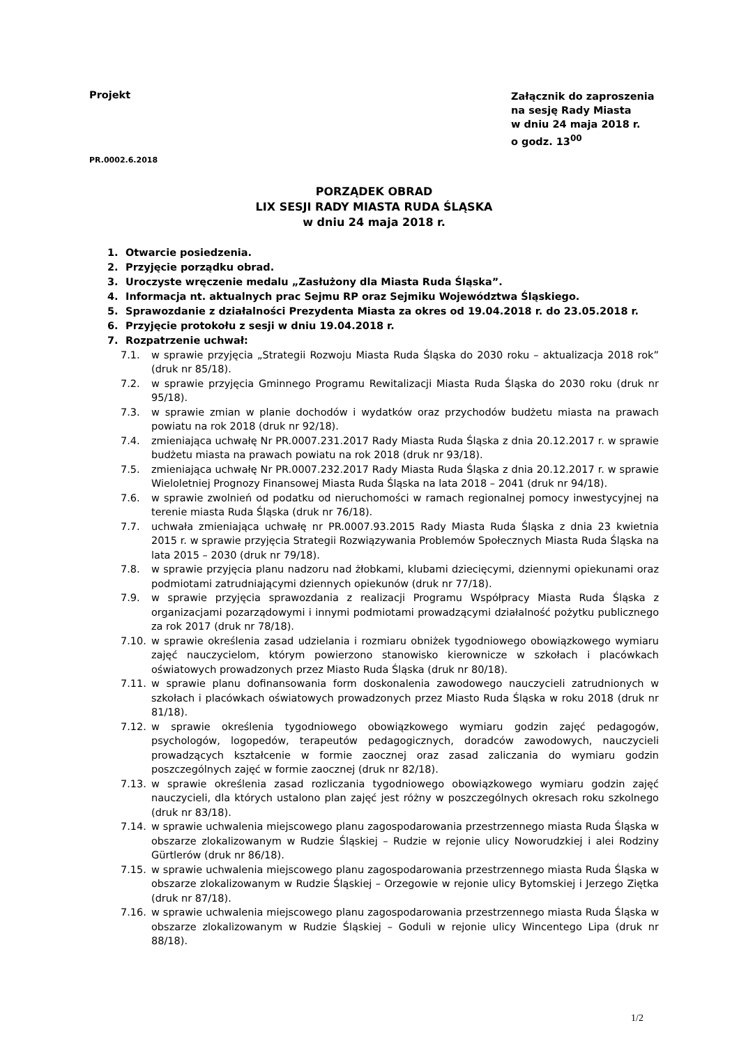Projekt
Załącznik do zaproszenia
na sesję Rady Miasta
w dniu 24 maja 2018 r.
o godz. 13<sup>00</sup>
PR.0002.6.2018
PORZĄDEK OBRAD
LIX SESJI RADY MIASTA RUDA ŚLĄSKA
w dniu 24 maja 2018 r.
1. Otwarcie posiedzenia.
2. Przyjęcie porządku obrad.
3. Uroczyste wręczenie medalu „Zasłużony dla Miasta Ruda Śląska”.
4. Informacja nt. aktualnych prac Sejmu RP oraz Sejmiku Województwa Śląskiego.
5. Sprawozdanie z działalności Prezydenta Miasta za okres od 19.04.2018 r. do 23.05.2018 r.
6. Przyjęcie protokołu z sesji w dniu 19.04.2018 r.
7. Rozpatrzenie uchwał:
7.1. w sprawie przyjęcia „Strategii Rozwoju Miasta Ruda Śląska do 2030 roku – aktualizacja 2018 rok” (druk nr 85/18).
7.2. w sprawie przyjęcia Gminnego Programu Rewitalizacji Miasta Ruda Śląska do 2030 roku (druk nr 95/18).
7.3. w sprawie zmian w planie dochodów i wydatków oraz przychodów budżetu miasta na prawach powiatu na rok 2018 (druk nr 92/18).
7.4. zmieniająca uchwałę Nr PR.0007.231.2017 Rady Miasta Ruda Śląska z dnia 20.12.2017 r. w sprawie budżetu miasta na prawach powiatu na rok 2018 (druk nr 93/18).
7.5. zmieniająca uchwałę Nr PR.0007.232.2017 Rady Miasta Ruda Śląska z dnia 20.12.2017 r. w sprawie Wieloletniej Prognozy Finansowej Miasta Ruda Śląska na lata 2018 – 2041 (druk nr 94/18).
7.6. w sprawie zwolnień od podatku od nieruchomości w ramach regionalnej pomocy inwestycyjnej na terenie miasta Ruda Śląska (druk nr 76/18).
7.7. uchwała zmieniająca uchwałę nr PR.0007.93.2015 Rady Miasta Ruda Śląska z dnia 23 kwietnia 2015 r. w sprawie przyjęcia Strategii Rozwiązywania Problemów Społecznych Miasta Ruda Śląska na lata 2015 – 2030 (druk nr 79/18).
7.8. w sprawie przyjęcia planu nadzoru nad żłobkami, klubami dziecięcymi, dziennymi opiekunami oraz podmiotami zatrudniającymi dziennych opiekunów (druk nr 77/18).
7.9. w sprawie przyjęcia sprawozdania z realizacji Programu Współpracy Miasta Ruda Śląska z organizacjami pozarządowymi i innymi podmiotami prowadzącymi działalność pożytku publicznego za rok 2017 (druk nr 78/18).
7.10. w sprawie określenia zasad udzielania i rozmiaru obniżek tygodniowego obowiązkowego wymiaru zajęć nauczycielom, którym powierzono stanowisko kierownicze w szkołach i placówkach oświatowych prowadzonych przez Miasto Ruda Śląska (druk nr 80/18).
7.11. w sprawie planu dofinansowania form doskonalenia zawodowego nauczycieli zatrudnionych w szkołach i placówkach oświatowych prowadzonych przez Miasto Ruda Śląska w roku 2018 (druk nr 81/18).
7.12. w sprawie określenia tygodniowego obowiązkowego wymiaru godzin zajęć pedagogów, psychologów, logopedów, terapeutów pedagogicznych, doradców zawodowych, nauczycieli prowadzących kształcenie w formie zaocznej oraz zasad zaliczania do wymiaru godzin poszczególnych zajęć w formie zaocznej (druk nr 82/18).
7.13. w sprawie określenia zasad rozliczania tygodniowego obowiązkowego wymiaru godzin zajęć nauczycieli, dla których ustalono plan zajęć jest różny w poszczególnych okresach roku szkolnego (druk nr 83/18).
7.14. w sprawie uchwalenia miejscowego planu zagospodarowania przestrzennego miasta Ruda Śląska w obszarze zlokalizowanym w Rudzie Śląskiej – Rudzie w rejonie ulicy Noworudzkiej i alei Rodziny Gürtlerów (druk nr 86/18).
7.15. w sprawie uchwalenia miejscowego planu zagospodarowania przestrzennego miasta Ruda Śląska w obszarze zlokalizowanym w Rudzie Śląskiej – Orzegowie w rejonie ulicy Bytomskiej i Jerzego Ziętka (druk nr 87/18).
7.16. w sprawie uchwalenia miejscowego planu zagospodarowania przestrzennego miasta Ruda Śląska w obszarze zlokalizowanym w Rudzie Śląskiej – Goduli w rejonie ulicy Wincentego Lipa (druk nr 88/18).
1/2